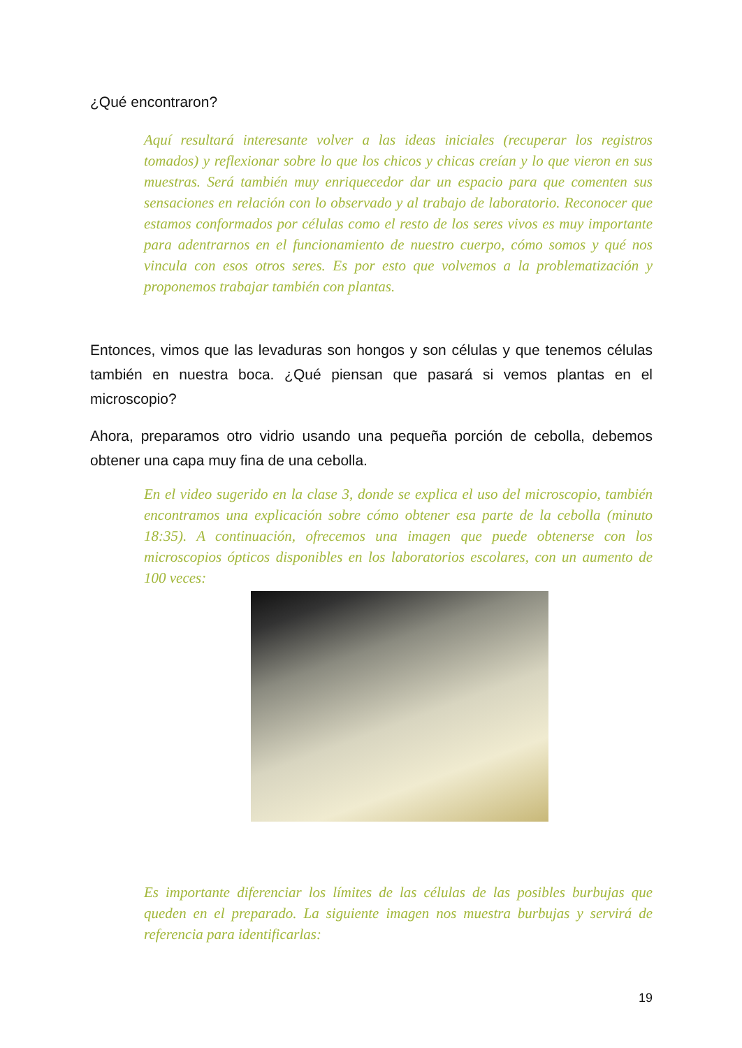¿Qué encontraron?
Aquí resultará interesante volver a las ideas iniciales (recuperar los registros tomados) y reflexionar sobre lo que los chicos y chicas creían y lo que vieron en sus muestras. Será también muy enriquecedor dar un espacio para que comenten sus sensaciones en relación con lo observado y al trabajo de laboratorio. Reconocer que estamos conformados por células como el resto de los seres vivos es muy importante para adentrarnos en el funcionamiento de nuestro cuerpo, cómo somos y qué nos vincula con esos otros seres. Es por esto que volvemos a la problematización y proponemos trabajar también con plantas.
Entonces, vimos que las levaduras son hongos y son células y que tenemos células también en nuestra boca. ¿Qué piensan que pasará si vemos plantas en el microscopio?
Ahora, preparamos otro vidrio usando una pequeña porción de cebolla, debemos obtener una capa muy fina de una cebolla.
En el video sugerido en la clase 3, donde se explica el uso del microscopio, también encontramos una explicación sobre cómo obtener esa parte de la cebolla (minuto 18:35). A continuación, ofrecemos una imagen que puede obtenerse con los microscopios ópticos disponibles en los laboratorios escolares, con un aumento de 100 veces:
Es importante diferenciar los límites de las células de las posibles burbujas que queden en el preparado. La siguiente imagen nos muestra burbujas y servirá de referencia para identificarlas:
19